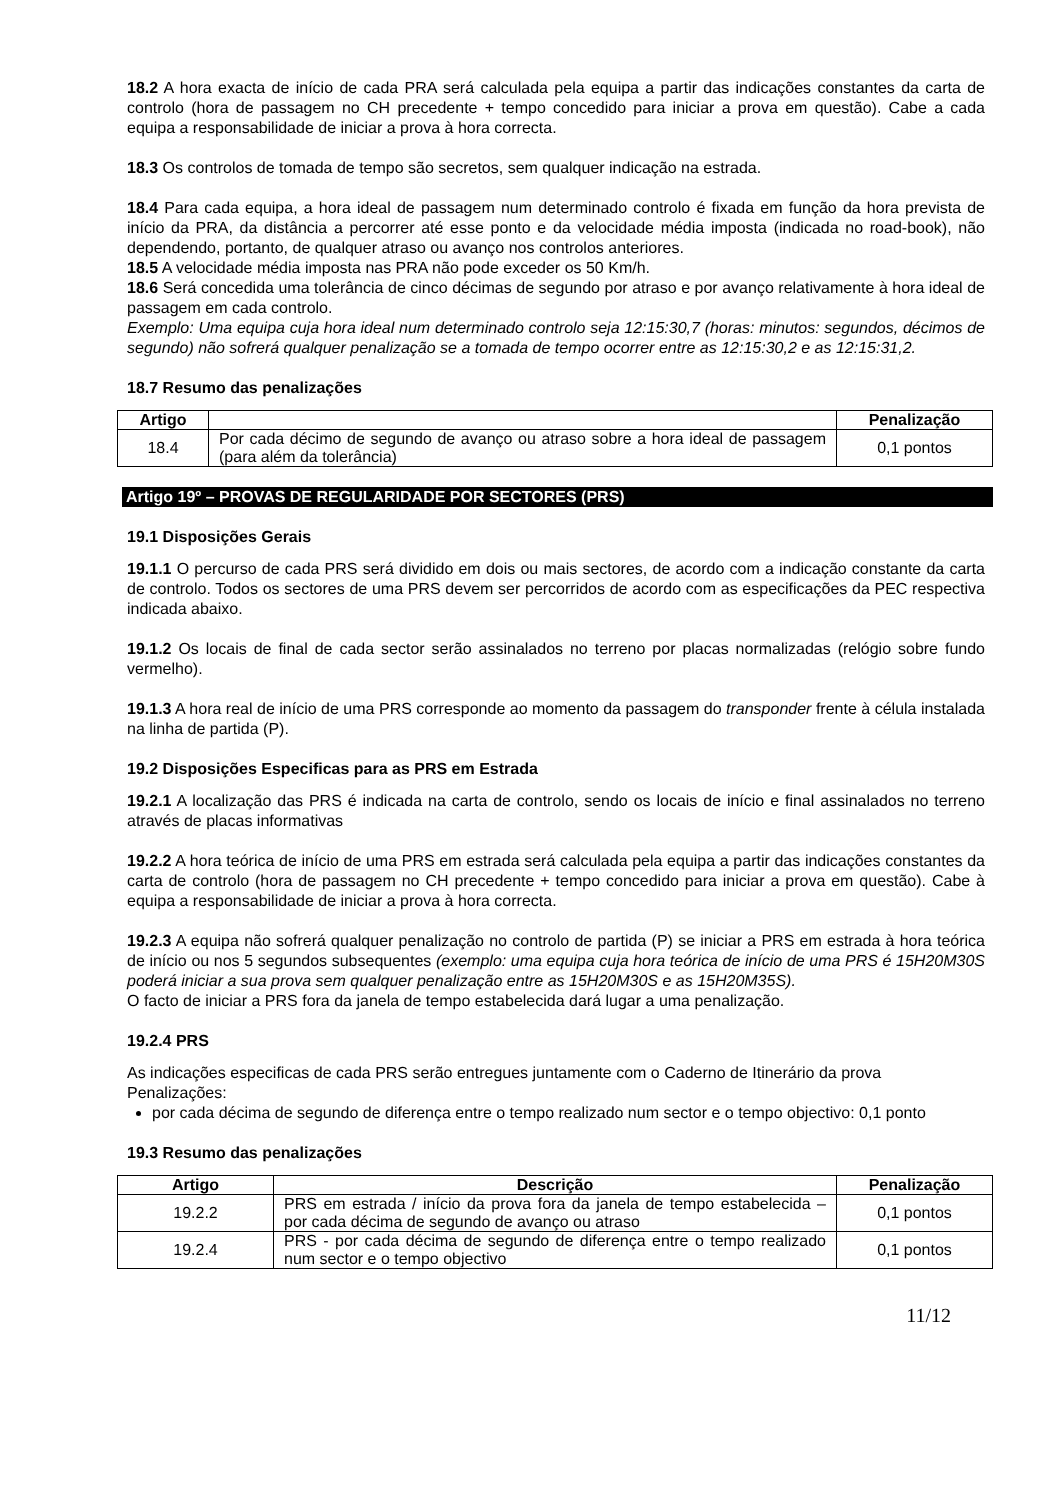18.2 A hora exacta de início de cada PRA será calculada pela equipa a partir das indicações constantes da carta de controlo (hora de passagem no CH precedente + tempo concedido para iniciar a prova em questão). Cabe a cada equipa a responsabilidade de iniciar a prova à hora correcta.
18.3 Os controlos de tomada de tempo são secretos, sem qualquer indicação na estrada.
18.4 Para cada equipa, a hora ideal de passagem num determinado controlo é fixada em função da hora prevista de início da PRA, da distância a percorrer até esse ponto e da velocidade média imposta (indicada no road-book), não dependendo, portanto, de qualquer atraso ou avanço nos controlos anteriores.
18.5 A velocidade média imposta nas PRA não pode exceder os 50 Km/h.
18.6 Será concedida uma tolerância de cinco décimas de segundo por atraso e por avanço relativamente à hora ideal de passagem em cada controlo.
Exemplo: Uma equipa cuja hora ideal num determinado controlo seja 12:15:30,7 (horas: minutos: segundos, décimos de segundo) não sofrerá qualquer penalização se a tomada de tempo ocorrer entre as 12:15:30,2 e as 12:15:31,2.
18.7 Resumo das penalizações
| Artigo | | Penalização |
| --- | --- | --- |
| 18.4 | Por cada décimo de segundo de avanço ou atraso sobre a hora ideal de passagem (para além da tolerância) | 0,1 pontos |
Artigo 19º – PROVAS DE REGULARIDADE POR SECTORES (PRS)
19.1 Disposições Gerais
19.1.1 O percurso de cada PRS será dividido em dois ou mais sectores, de acordo com a indicação constante da carta de controlo. Todos os sectores de uma PRS devem ser percorridos de acordo com as especificações da PEC respectiva indicada abaixo.
19.1.2 Os locais de final de cada sector serão assinalados no terreno por placas normalizadas (relógio sobre fundo vermelho).
19.1.3 A hora real de início de uma PRS corresponde ao momento da passagem do transponder frente à célula instalada na linha de partida (P).
19.2 Disposições Especificas para as PRS em Estrada
19.2.1 A localização das PRS é indicada na carta de controlo, sendo os locais de início e final assinalados no terreno através de placas informativas
19.2.2 A hora teórica de início de uma PRS em estrada será calculada pela equipa a partir das indicações constantes da carta de controlo (hora de passagem no CH precedente + tempo concedido para iniciar a prova em questão). Cabe à equipa a responsabilidade de iniciar a prova à hora correcta.
19.2.3 A equipa não sofrerá qualquer penalização no controlo de partida (P) se iniciar a PRS em estrada à hora teórica de início ou nos 5 segundos subsequentes (exemplo: uma equipa cuja hora teórica de início de uma PRS é 15H20M30S poderá iniciar a sua prova sem qualquer penalização entre as 15H20M30S e as 15H20M35S).
O facto de iniciar a PRS fora da janela de tempo estabelecida dará lugar a uma penalização.
19.2.4 PRS
As indicações especificas de cada PRS serão entregues juntamente com o Caderno de Itinerário da prova
Penalizações:
por cada décima de segundo de diferença entre o tempo realizado num sector e o tempo objectivo: 0,1 ponto
19.3 Resumo das penalizações
| Artigo | Descrição | Penalização |
| --- | --- | --- |
| 19.2.2 | PRS em estrada / início da prova fora da janela de tempo estabelecida – por cada décima de segundo de avanço ou atraso | 0,1 pontos |
| 19.2.4 | PRS - por cada décima de segundo de diferença entre o tempo realizado num sector e o tempo objectivo | 0,1 pontos |
11/12